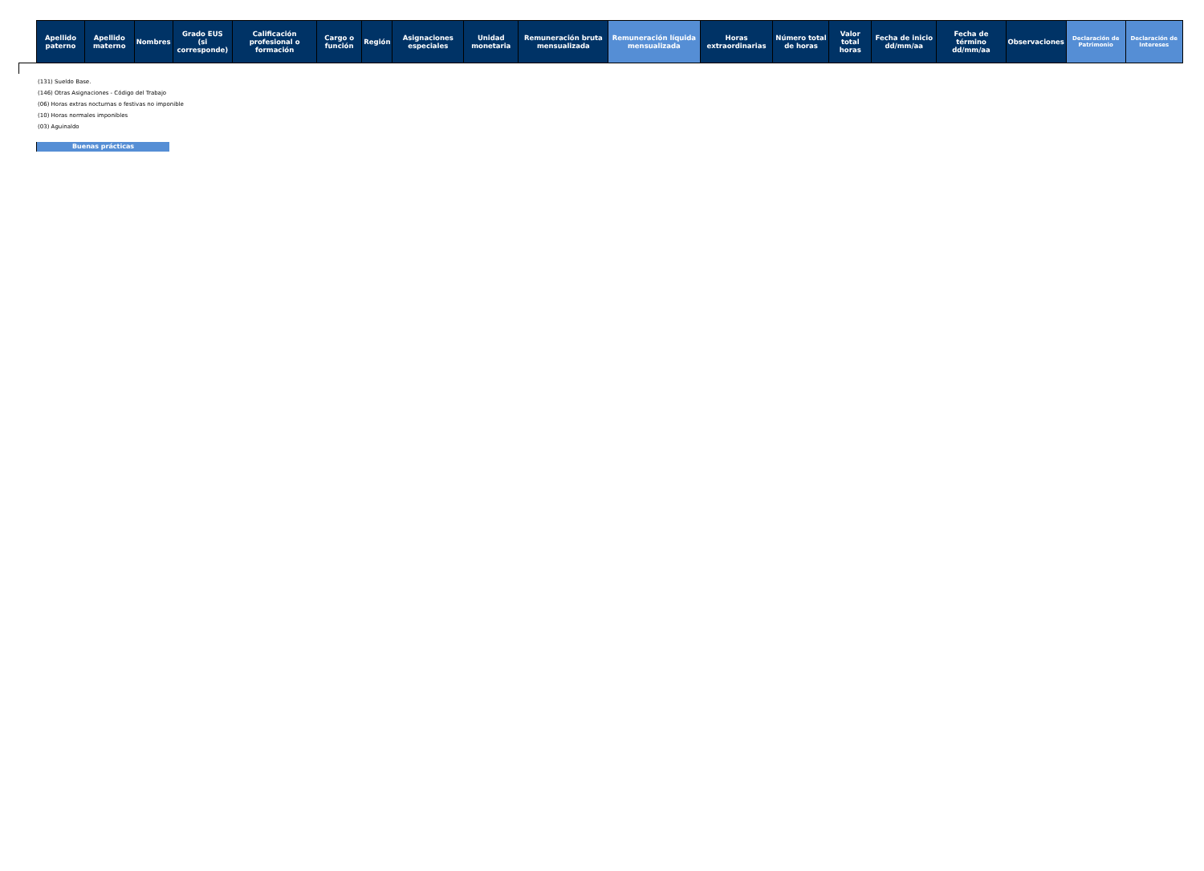| Apellido paterno | Apellido materno | Nombres | Grado EUS (si corresponde) | Calificación profesional o formación | Cargo o función | Región | Asignaciones especiales | Unidad monetaria | Remuneración bruta mensualizada | Remuneración líquida mensualizada | Horas extraordinarias | Número total de horas | Valor total horas | Fecha de inicio dd/mm/aa | Fecha de término dd/mm/aa | Observaciones | Declaración de Patrimonio | Declaración de Intereses |
| --- | --- | --- | --- | --- | --- | --- | --- | --- | --- | --- | --- | --- | --- | --- | --- | --- | --- | --- |
(131) Sueldo Base.
(146) Otras Asignaciones - Código del Trabajo
(06) Horas extras nocturnas o festivas no imponible
(10) Horas normales imponibles
(03) Aguinaldo
Buenas prácticas